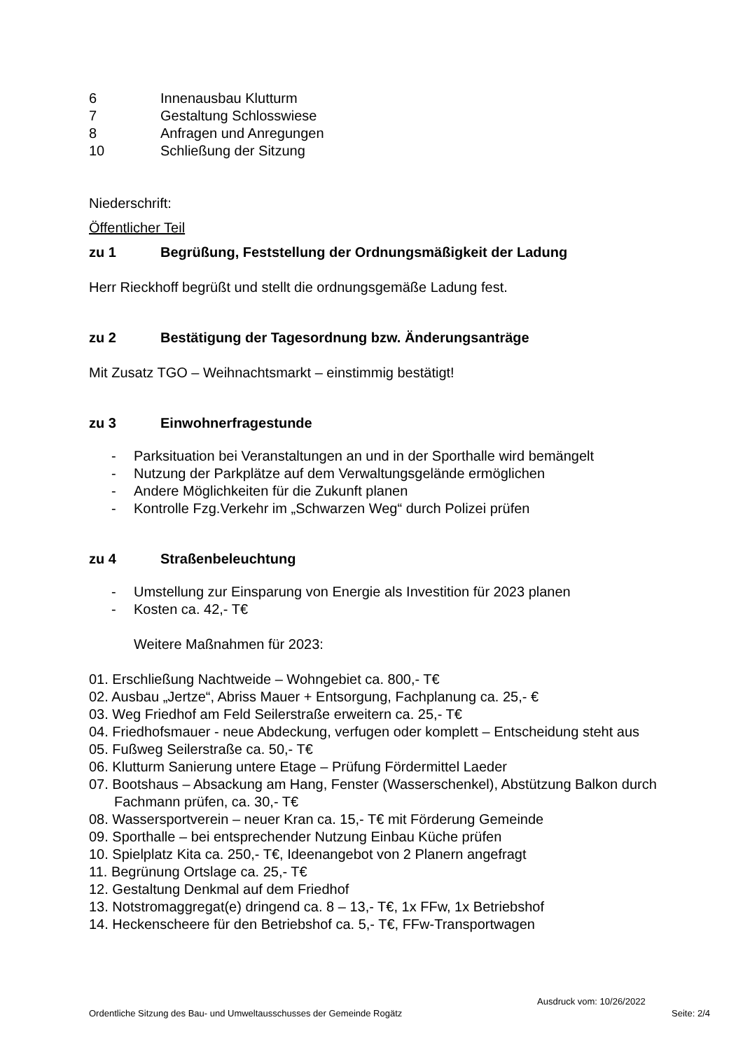6 Innenausbau Klutturm
7 Gestaltung Schlosswiese
8 Anfragen und Anregungen
10 Schließung der Sitzung
Niederschrift:
Öffentlicher Teil
zu 1 Begrüßung, Feststellung der Ordnungsmäßigkeit der Ladung
Herr Rieckhoff begrüßt und stellt die ordnungsgemäße Ladung fest.
zu 2 Bestätigung der Tagesordnung bzw. Änderungsanträge
Mit Zusatz TGO – Weihnachtsmarkt – einstimmig bestätigt!
zu 3 Einwohnerfragestunde
- Parksituation bei Veranstaltungen an und in der Sporthalle wird bemängelt
- Nutzung der Parkplätze auf dem Verwaltungsgelände ermöglichen
- Andere Möglichkeiten für die Zukunft planen
- Kontrolle Fzg.Verkehr im „Schwarzen Weg“ durch Polizei prüfen
zu 4 Straßenbeleuchtung
- Umstellung zur Einsparung von Energie als Investition für 2023 planen
- Kosten ca. 42,- T€
Weitere Maßnahmen für 2023:
01. Erschließung Nachtweide – Wohngebiet ca. 800,- T€
02. Ausbau „Jertze“, Abriss Mauer + Entsorgung, Fachplanung ca. 25,- €
03. Weg Friedhof am Feld Seilerstraße erweitern ca. 25,- T€
04. Friedhofsmauer - neue Abdeckung, verfugen oder komplett – Entscheidung steht aus
05. Fußweg Seilerstraße ca. 50,- T€
06. Klutturm Sanierung untere Etage – Prüfung Fördermittel Laeder
07. Bootshaus – Absackung am Hang, Fenster (Wasserschenkel), Abstützung Balkon durch Fachmann prüfen, ca. 30,- T€
08. Wassersportverein – neuer Kran ca. 15,- T€ mit Förderung Gemeinde
09. Sporthalle – bei entsprechender Nutzung Einbau Küche prüfen
10. Spielplatz Kita ca. 250,- T€, Ideenangebot von 2 Planern angefragt
11. Begrünung Ortslage ca. 25,- T€
12. Gestaltung Denkmal auf dem Friedhof
13. Notstromaggregat(e) dringend ca. 8 – 13,- T€, 1x FFw, 1x Betriebshof
14. Heckenscheere für den Betriebshof ca. 5,- T€, FFw-Transportwagen
Ausdruck vom: 10/26/2022
Ordentliche Sitzung des Bau- und Umweltausschusses der Gemeinde Rogätz Seite: 2/4